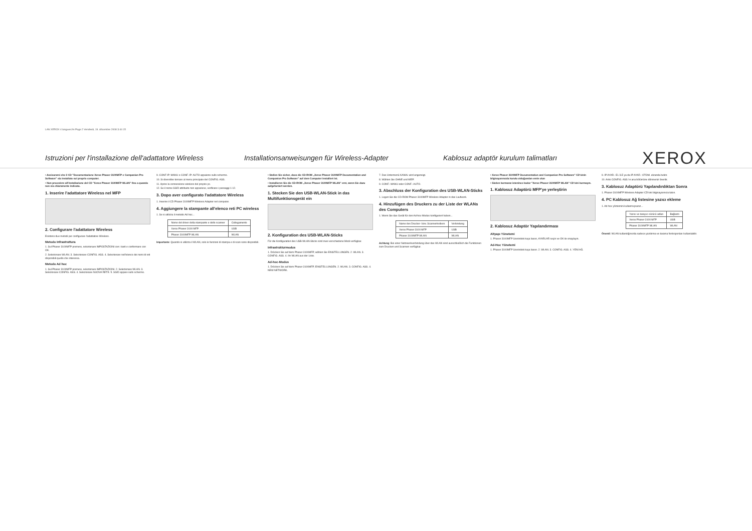LAN XEROX 4 langues.fm Page 2 Vendredi, 19. décembre 2008 3:44 15
Istruzioni per l'installazione dell'adattatore Wireless
Installationsanweisungen für Wireless-Adapter
Kablosuz adaptör kurulum talimatları
XEROX
• Assicurarsi che il CD "Documentazione Xerox Phaser 3100MFP e Companion Pro Software" sia installato sul proprio computer.
• Non procedere all'installazione del CD "Xerox Phaser 3100MFP WLAN" fino a quando non sia chiaramente indicato.
1. Inserire l'adattatore Wireless nel MFP
2. Configurare l'adattatore Wireless
Esistono due metodi per configurare l'adattatore Wireless.
Metodo Infrastruttura
1. Sul Phaser 3100MFP premere, selezionare IMPOSTAZIONI con i tasti e confermare con OK.
2. Selezionare WLAN. 3. Selezionare CONFIG. ASS. 4. Selezionare nell'elenco dei nomi di reti disponibili quello che interessa.
Metodo Ad hoc
1. Sul Phaser 3100MFP premere, selezionare IMPOSTAZIONI. 2. Selezionare WLAN. 3. Selezionare CONFIG. ASS. 4. Selezionare NUOVA RETE. 5. SSID appare sullo schermo.
9. CONF IP: MANU o CONF. IP: AUTO appaiono sullo schermo.
10. Si dovrebbe tornare al menu principale del CONFIG. ASS.
11. Aprire la connessione wireless del proprio pc.
12. Se il nome SSID attribuito non appariese, verificare i passaggi 1-12.
3. Dopo aver configurato l'adattatore Wireless
1. Inserire il CD Phaser 3100MFP Wireless Adapter nel computer.
4. Aggiungere la stampante all'elenco reti PC wireless
1. Se si utilizza il metodo Ad hoc...
| Nome del driver della stampante e dello scanner | Collegamento |
| --- | --- |
| Xerox Phaser 3100 MFP | USB |
| Phaser 3100MFP WLAN | WLAN |
Importante: Quando si utilizza il WLAN, solo le funzioni di stampa e di scan sono disponibili.
• Stellen Sie sicher, dass die CD-ROM „Xerox Phaser 3100MFP Documentation and Companion Pro Software" auf dem Computer installiert ist.
• Installieren Sie die CD-ROM „Xerox Phaser 3100MFP WLAN" erst, wenn Sie dazu aufgefordert werden.
1. Stecken Sie den USB-WLAN-Stick in das Multifunktionsgerät ein
2. Konfiguration des USB-WLAN-Sticks
Für die Konfiguration des USB-WLAN-Sticks sind zwei verschiedene Modi verfügbar.
Infrastrukturmodus
1. Drücken Sie auf dem Phaser 3100MFP, wählen Sie EINSTELLUNGEN. 2. WLAN. 3. CONFIG. ASS. 4. Ihr WLAN aus der Liste.
Ad-hoc-Modus
1. Drücken Sie auf dem Phaser 3100MFP, EINSTELLUNGEN. 2. WLAN. 3. CONFIG. ASS. 4. NEW NETWORK.
7. Das Untermenü KANAL wird angezeigt.
8. Wählen Sie OHNE und WEP.
9. CONF.: MANU oder CONF.: AUTO.
3. Abschluss der Konfiguration des USB-WLAN-Sticks
1. Legen Sie die CD-ROM Phaser 3100MFP Wireless Adapter in das Laufwerk.
4. Hinzufügen des Druckers zu der Liste der WLANs des Computers
1. Wenn Sie das Gerät für den Ad-hoc-Modus konfiguriert haben...
| Name des Drucker- bzw. Scannertreibers | Verbindung |
| --- | --- |
| Xerox Phaser 3100 MFP | USB |
| Phaser 3100MFP WLAN | WLAN |
Achtung: Bei einer Netzwerkverbindung über das WLAN sind ausschließlich die Funktionen zum Drucken und Scannen verfügbar.
• Xerox Phaser 3100MFP Documentation and Companion Pro Software" CD'sinin bilgisayarınızda kurulu olduğundan emin olun
• Sizden kurmanız istenince kadar "Xerox Phaser 3100MFP WLAN" CD'sini kurmayın.
1. Kablosuz Adaptörü MFP'ye yerleştirin
2. Kablosuz Adaptör Yapılandırması
Altyapı Yönetemi
1. Phaser 3100MFP üzerindeki tuşa basın, AYARLAR seçin ve OK ile onaylayın.
Ad-Hoc Yönetemi
1. Phaser 3100MFP üzerindeki tuşa basın. 2. WLAN. 3. CONFIG. ASS. 4. YENİ AĞ.
9. IP AYAR.: EL İLE ya da IP AYAR.: OTOM. ekranda belirir.
10. Artık CONFIG. ASS.'ın ana bölümüne dönmeniz önerilir.
3. Kablosuz Adaptörü Yapılandırdıktan Sonra
1. Phaser 3100MFP Wireless Adapter CD'sini bilgisayarınıza takın.
4. PC Kablosuz Ağ listesine yazıcı ekleme
1. Ad-hoc yöntemini kullanmışsanız...
| Yazıcı ve tarayıcı sürücü adları | Bağlantı |
| --- | --- |
| Xerox Phaser 3100 MFP | USB |
| Phaser 3100MFP WLAN | WLAN |
Önemli: WLAN kullandığınızda sadece yazdırma ve tarama fonksiyonları kullanılabilir.